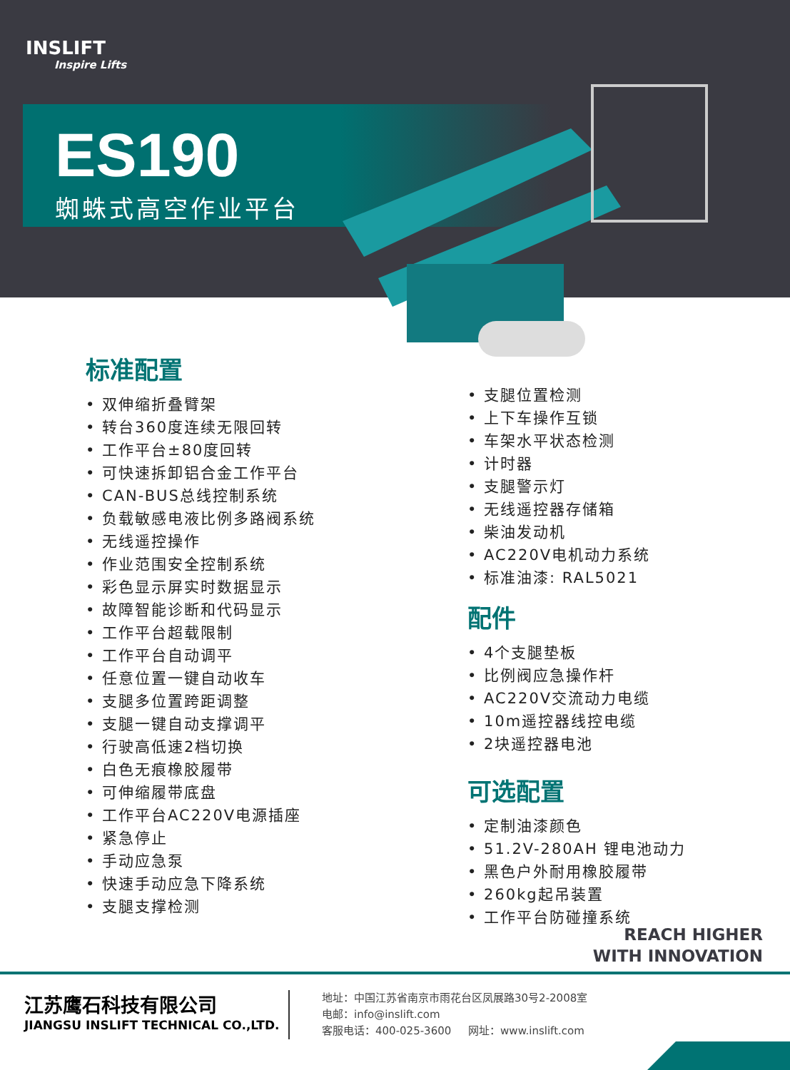INSLIFT
Inspire Lifts
ES190
蜘蛛式高空作业平台
标准配置
• 双伸缩折叠臂架
• 转台360度连续无限回转
• 工作平台±80度回转
• 可快速拆卸铝合金工作平台
• CAN-BUS总线控制系统
• 负载敏感电液比例多路阀系统
• 无线遥控操作
• 作业范围安全控制系统
• 彩色显示屏实时数据显示
• 故障智能诊断和代码显示
• 工作平台超载限制
• 工作平台自动调平
• 任意位置一键自动收车
• 支腿多位置跨距调整
• 支腿一键自动支撑调平
• 行驶高低速2档切换
• 白色无痕橡胶履带
• 可伸缩履带底盘
• 工作平台AC220V电源插座
• 紧急停止
• 手动应急泵
• 快速手动应急下降系统
• 支腿支撑检测
• 支腿位置检测
• 上下车操作互锁
• 车架水平状态检测
• 计时器
• 支腿警示灯
• 无线遥控器存储箱
• 柴油发动机
• AC220V电机动力系统
• 标准油漆: RAL5021
配件
• 4个支腿垫板
• 比例阀应急操作杆
• AC220V交流动力电缆
• 10m遥控器线控电缆
• 2块遥控器电池
可选配置
• 定制油漆颜色
• 51.2V-280AH 锂电池动力
• 黑色户外耐用橡胶履带
• 260kg起吊装置
• 工作平台防碰撞系统
REACH HIGHER
WITH INNOVATION
江苏鹰石科技有限公司
JIANGSU INSLIFT TECHNICAL CO.,LTD.
地址：中国江苏省南京市雨花台区凤展路30号2-2008室
电邮：info@inslift.com
客服电话：400-025-3600 网址：www.inslift.com